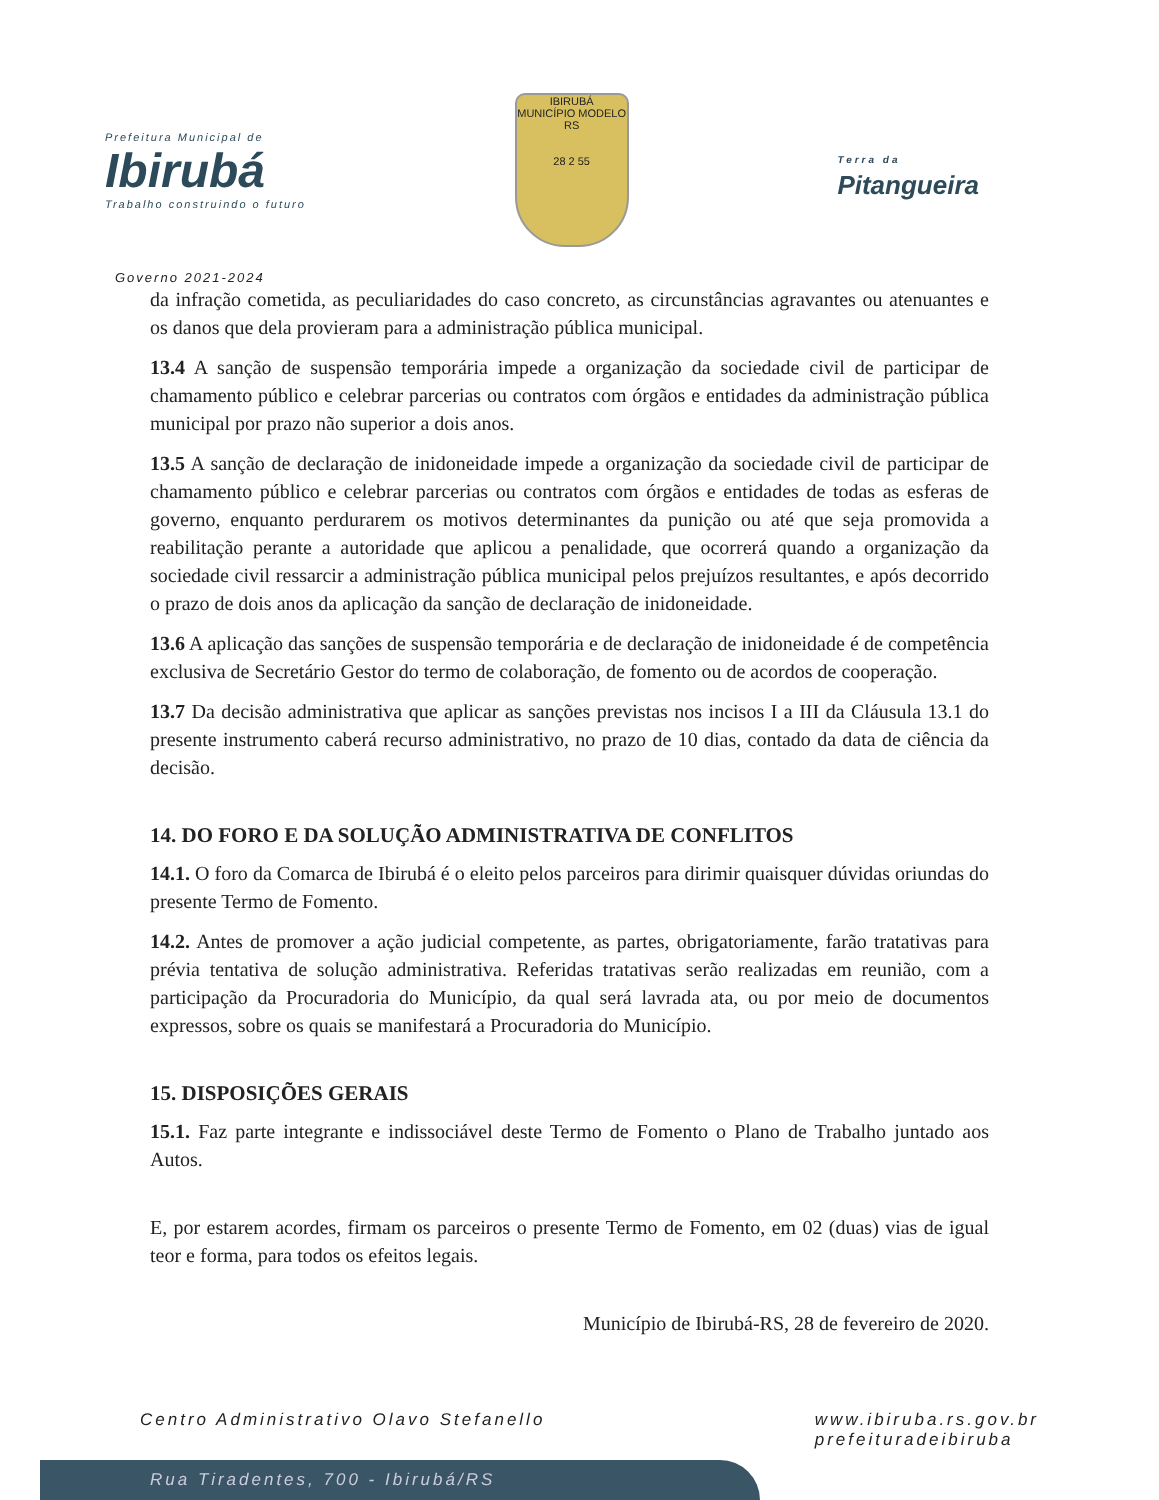Prefeitura Municipal de
Ibirubá
Trabalho construindo o futuro
IBIRUBÁ
MUNICÍPIO MODELO RS
28 2 55
Terra da
Pitangueira
Governo 2021-2024
da infração cometida, as peculiaridades do caso concreto, as circunstâncias agravantes ou atenuantes e os danos que dela provieram para a administração pública municipal.
13.4 A sanção de suspensão temporária impede a organização da sociedade civil de participar de chamamento público e celebrar parcerias ou contratos com órgãos e entidades da administração pública municipal por prazo não superior a dois anos.
13.5 A sanção de declaração de inidoneidade impede a organização da sociedade civil de participar de chamamento público e celebrar parcerias ou contratos com órgãos e entidades de todas as esferas de governo, enquanto perdurarem os motivos determinantes da punição ou até que seja promovida a reabilitação perante a autoridade que aplicou a penalidade, que ocorrerá quando a organização da sociedade civil ressarcir a administração pública municipal pelos prejuízos resultantes, e após decorrido o prazo de dois anos da aplicação da sanção de declaração de inidoneidade.
13.6 A aplicação das sanções de suspensão temporária e de declaração de inidoneidade é de competência exclusiva de Secretário Gestor do termo de colaboração, de fomento ou de acordos de cooperação.
13.7 Da decisão administrativa que aplicar as sanções previstas nos incisos I a III da Cláusula 13.1 do presente instrumento caberá recurso administrativo, no prazo de 10 dias, contado da data de ciência da decisão.
14. DO FORO E DA SOLUÇÃO ADMINISTRATIVA DE CONFLITOS
14.1. O foro da Comarca de Ibirubá é o eleito pelos parceiros para dirimir quaisquer dúvidas oriundas do presente Termo de Fomento.
14.2. Antes de promover a ação judicial competente, as partes, obrigatoriamente, farão tratativas para prévia tentativa de solução administrativa. Referidas tratativas serão realizadas em reunião, com a participação da Procuradoria do Município, da qual será lavrada ata, ou por meio de documentos expressos, sobre os quais se manifestará a Procuradoria do Município.
15. DISPOSIÇÕES GERAIS
15.1. Faz parte integrante e indissociável deste Termo de Fomento o Plano de Trabalho juntado aos Autos.
E, por estarem acordes, firmam os parceiros o presente Termo de Fomento, em 02 (duas) vias de igual teor e forma, para todos os efeitos legais.
Município de Ibirubá-RS, 28 de fevereiro de 2020.
Centro Administrativo Olavo Stefanello www.ibiruba.rs.gov.br
prefeituradeibiruba
Rua Tiradentes, 700 - Ibirubá/RS